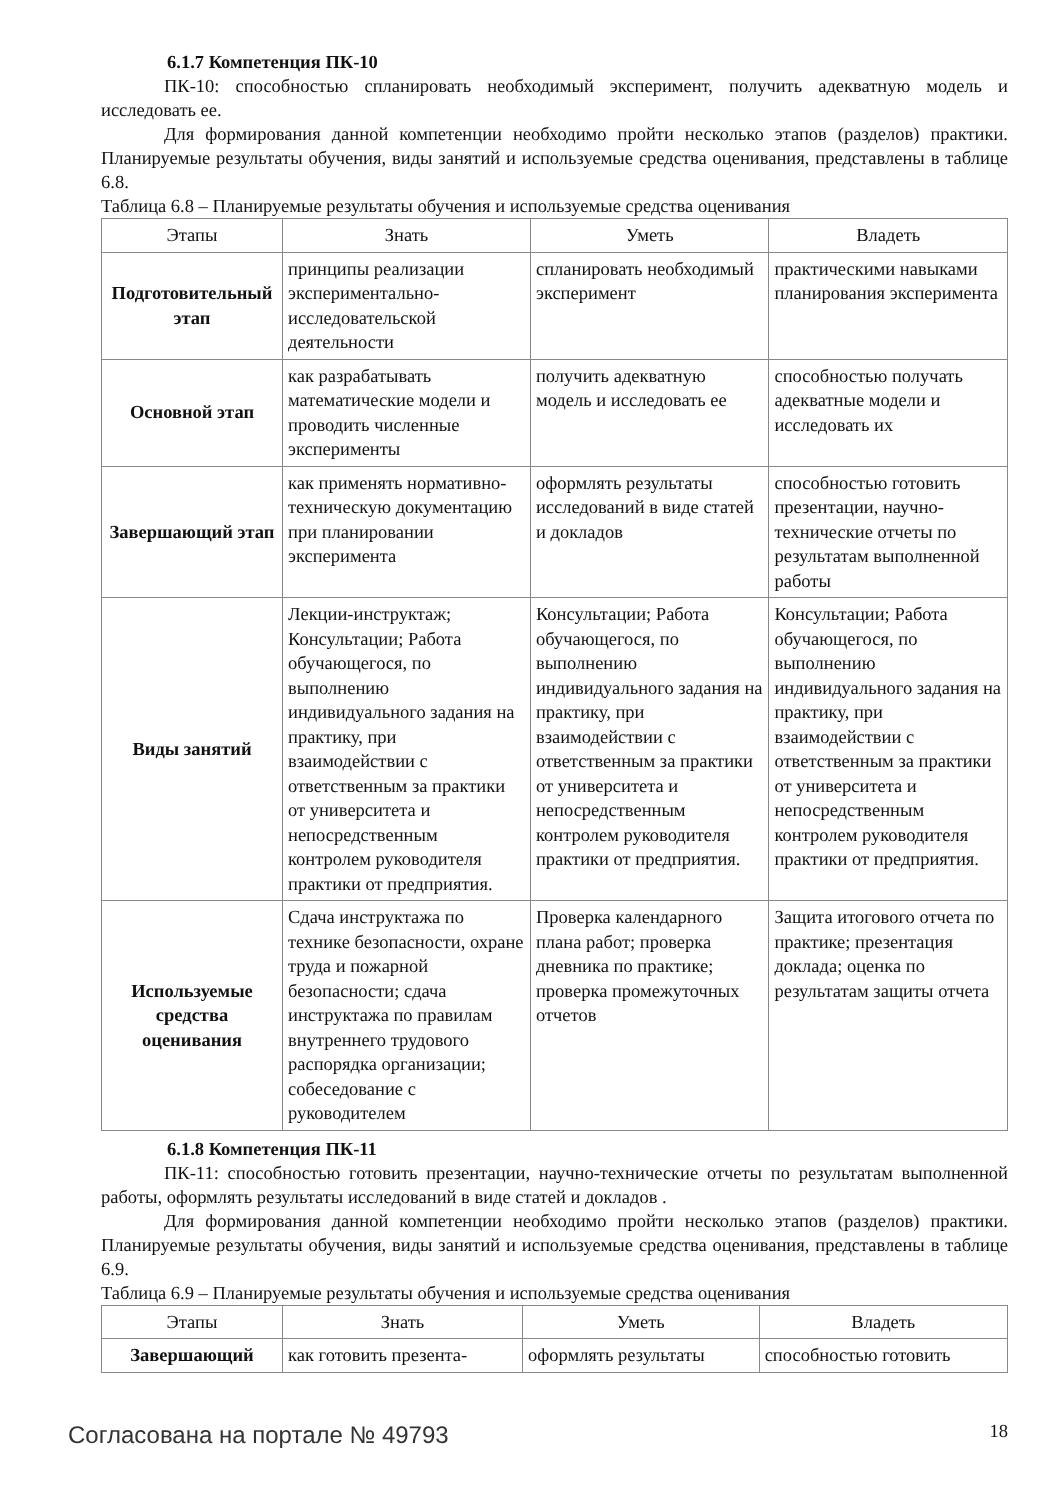6.1.7 Компетенция ПК-10
ПК-10: способностью спланировать необходимый эксперимент, получить адекватную модель и исследовать ее.
Для формирования данной компетенции необходимо пройти несколько этапов (разделов) практики. Планируемые результаты обучения, виды занятий и используемые средства оценивания, представлены в таблице 6.8.
Таблица 6.8 – Планируемые результаты обучения и используемые средства оценивания
| Этапы | Знать | Уметь | Владеть |
| --- | --- | --- | --- |
| Подготовительный этап | принципы реализации экспериментально-исследовательской деятельности | спланировать необходимый эксперимент | практическими навыками планирования эксперимента |
| Основной этап | как разрабатывать математические модели и проводить численные эксперименты | получить адекватную модель и исследовать ее | способностью получать адекватные модели и исследовать их |
| Завершающий этап | как применять нормативно-техническую документацию при планировании эксперимента | оформлять результаты исследований в виде статей и докладов | способностью готовить презентации, научно-технические отчеты по результатам выполненной работы |
| Виды занятий | Лекции-инструктаж; Консультации; Работа обучающегося, по выполнению индивидуального задания на практику, при взаимодействии с ответственным за практики от университета и непосредственным контролем руководителя практики от предприятия. | Консультации; Работа обучающегося, по выполнению индивидуального задания на практику, при взаимодействии с ответственным за практики от университета и непосредственным контролем руководителя практики от предприятия. | Консультации; Работа обучающегося, по выполнению индивидуального задания на практику, при взаимодействии с ответственным за практики от университета и непосредственным контролем руководителя практики от предприятия. |
| Используемые средства оценивания | Сдача инструктажа по технике безопасности, охране труда и пожарной безопасности; сдача инструктажа по правилам внутреннего трудового распорядка организации; собеседование с руководителем | Проверка календарного плана работ; проверка дневника по практике; проверка промежуточных отчетов | Защита итогового отчета по практике; презентация доклада; оценка по результатам защиты отчета |
6.1.8 Компетенция ПК-11
ПК-11: способностью готовить презентации, научно-технические отчеты по результатам выполненной работы, оформлять результаты исследований в виде статей и докладов .
Для формирования данной компетенции необходимо пройти несколько этапов (разделов) практики. Планируемые результаты обучения, виды занятий и используемые средства оценивания, представлены в таблице 6.9.
Таблица 6.9 – Планируемые результаты обучения и используемые средства оценивания
| Этапы | Знать | Уметь | Владеть |
| --- | --- | --- | --- |
| Завершающий | как готовить презента- | оформлять результаты | способностью готовить |
Согласована на портале № 49793 18